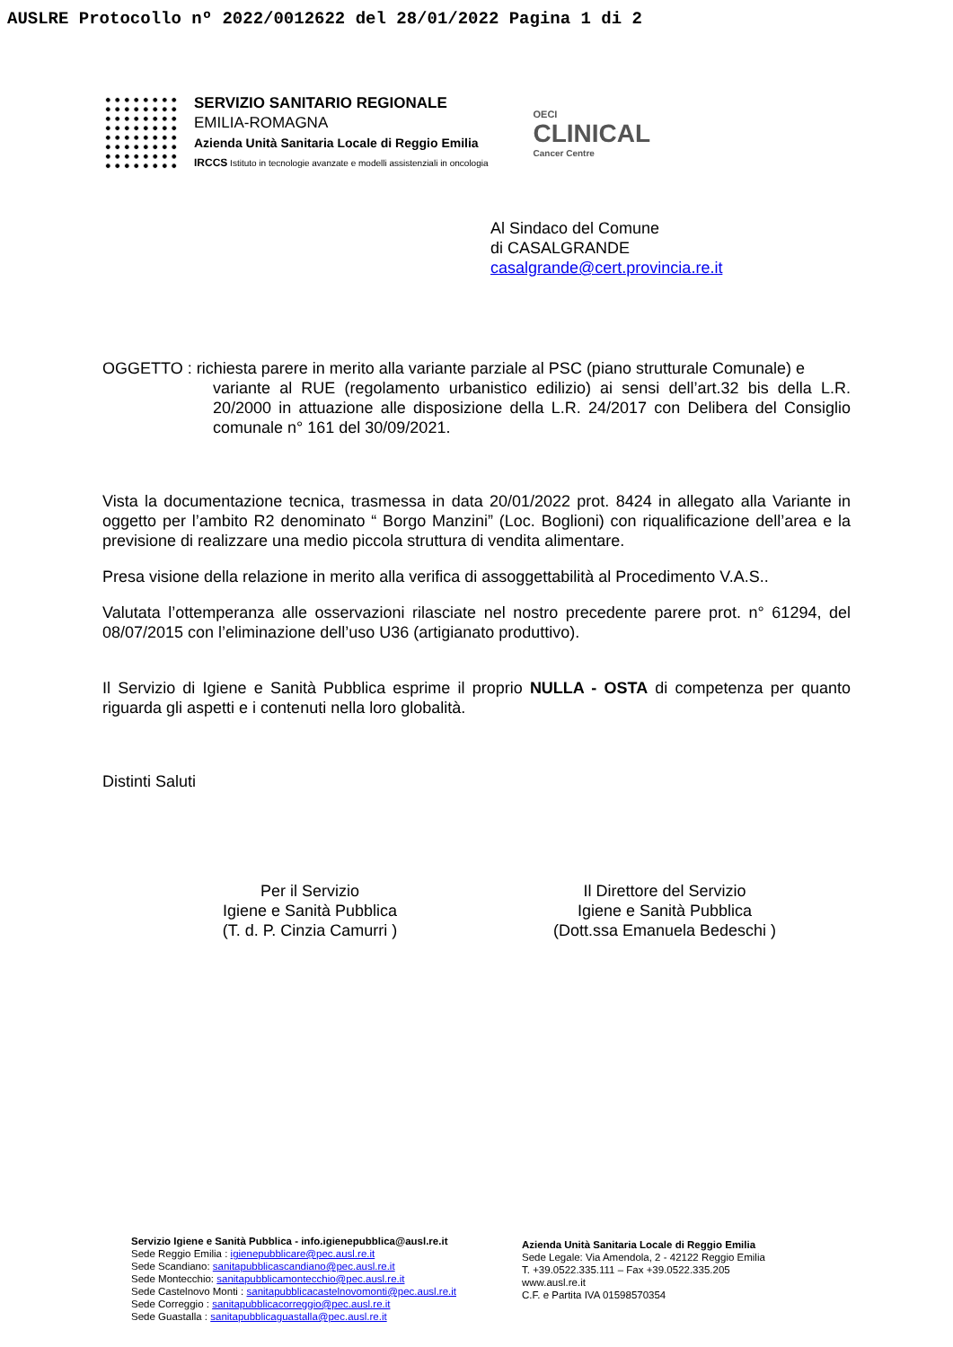AUSLRE Protocollo nº 2022/0012622 del 28/01/2022 Pagina 1 di 2
SERVIZIO SANITARIO REGIONALE
EMILIA-ROMAGNA
Azienda Unità Sanitaria Locale di Reggio Emilia
IRCCS Istituto in tecnologie avanzate e modelli assistenziali in oncologia
OECI
CLINICAL
Cancer Centre
Al Sindaco del Comune
di CASALGRANDE
casalgrande@cert.provincia.re.it
OGGETTO : richiesta parere in merito alla variante parziale al PSC (piano strutturale Comunale) e
variante al RUE (regolamento urbanistico edilizio) ai sensi dell’art.32 bis della L.R. 20/2000 in attuazione alle disposizione della L.R. 24/2017 con Delibera del Consiglio comunale n° 161 del 30/09/2021.
Vista la documentazione tecnica, trasmessa in data 20/01/2022 prot. 8424 in allegato alla Variante in oggetto per l’ambito R2 denominato “ Borgo Manzini” (Loc. Boglioni) con riqualificazione dell’area e la previsione di realizzare una medio piccola struttura di vendita alimentare.
Presa visione della relazione in merito alla verifica di assoggettabilità al Procedimento V.A.S..
Valutata l’ottemperanza alle osservazioni rilasciate nel nostro precedente parere prot. n° 61294, del 08/07/2015 con l’eliminazione dell’uso U36 (artigianato produttivo).
Il Servizio di Igiene e Sanità Pubblica esprime il proprio NULLA - OSTA di competenza per quanto riguarda gli aspetti e i contenuti nella loro globalità.
Distinti Saluti
Per il Servizio
Igiene e Sanità Pubblica
(T. d. P. Cinzia Camurri )
Il Direttore del Servizio
Igiene e Sanità Pubblica
(Dott.ssa Emanuela Bedeschi )
Servizio Igiene e Sanità Pubblica - info.igienepubblica@ausl.re.it
Sede Reggio Emilia : igienepubblicare@pec.ausl.re.it
Sede Scandiano: sanitapubblicascandiano@pec.ausl.re.it
Sede Montecchio: sanitapubblicamontecchio@pec.ausl.re.it
Sede Castelnovo Monti : sanitapubblicacastelnovomonti@pec.ausl.re.it
Sede Correggio : sanitapubblicacorreggio@pec.ausl.re.it
Sede Guastalla : sanitapubblicaguastalla@pec.ausl.re.it
Azienda Unità Sanitaria Locale di Reggio Emilia
Sede Legale: Via Amendola, 2 - 42122 Reggio Emilia
T. +39.0522.335.111 – Fax +39.0522.335.205
www.ausl.re.it
C.F. e Partita IVA 01598570354